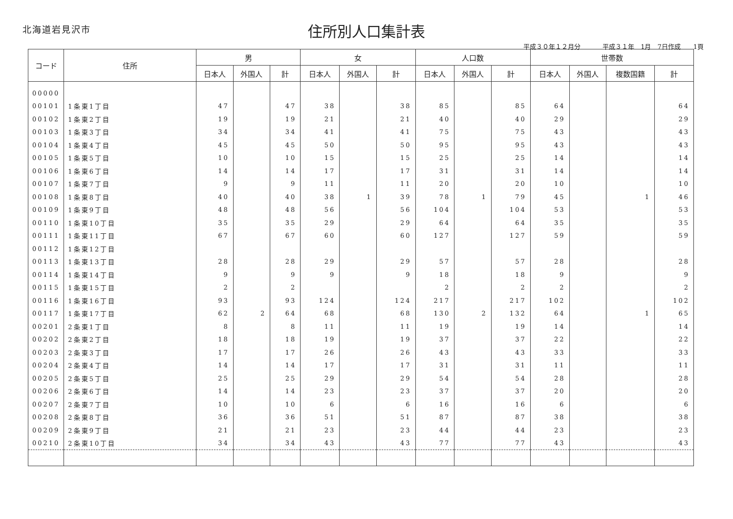北海道岩見沢市
住所別人口集計表
平成３０年１２月分 平成３１年　1月　7日作成　　1頁
| コード | 住所 | 男 | | | 女 | | | 人口数 | | | 世帯数 | | | |
| --- | --- | --- | --- | --- | --- | --- | --- | --- | --- | --- | --- | --- | --- | --- |
| | | 日本人 | 外国人 | 計 | 日本人 | 外国人 | 計 | 日本人 | 外国人 | 計 | 日本人 | 外国人 | 複数国籍 | 計 |
| 00000 | | | | | | | | | | | | | | |
| 00101 | 1条東1丁目 | 47 | | 47 | 38 | | 38 | 85 | | 85 | 64 | | | 64 |
| 00102 | 1条東2丁目 | 19 | | 19 | 21 | | 21 | 40 | | 40 | 29 | | | 29 |
| 00103 | 1条東3丁目 | 34 | | 34 | 41 | | 41 | 75 | | 75 | 43 | | | 43 |
| 00104 | 1条東4丁目 | 45 | | 45 | 50 | | 50 | 95 | | 95 | 43 | | | 43 |
| 00105 | 1条東5丁目 | 10 | | 10 | 15 | | 15 | 25 | | 25 | 14 | | | 14 |
| 00106 | 1条東6丁目 | 14 | | 14 | 17 | | 17 | 31 | | 31 | 14 | | | 14 |
| 00107 | 1条東7丁目 | 9 | | 9 | 11 | | 11 | 20 | | 20 | 10 | | | 10 |
| 00108 | 1条東8丁目 | 40 | | 40 | 38 | 1 | 39 | 78 | 1 | 79 | 45 | | 1 | 46 |
| 00109 | 1条東9丁目 | 48 | | 48 | 56 | | 56 | 104 | | 104 | 53 | | | 53 |
| 00110 | 1条東10丁目 | 35 | | 35 | 29 | | 29 | 64 | | 64 | 35 | | | 35 |
| 00111 | 1条東11丁目 | 67 | | 67 | 60 | | 60 | 127 | | 127 | 59 | | | 59 |
| 00112 | 1条東12丁目 | | | | | | | | | | | | | |
| 00113 | 1条東13丁目 | 28 | | 28 | 29 | | 29 | 57 | | 57 | 28 | | | 28 |
| 00114 | 1条東14丁目 | 9 | | 9 | 9 | | 9 | 18 | | 18 | 9 | | | 9 |
| 00115 | 1条東15丁目 | 2 | | 2 | | | | 2 | | 2 | 2 | | | 2 |
| 00116 | 1条東16丁目 | 93 | | 93 | 124 | | 124 | 217 | | 217 | 102 | | | 102 |
| 00117 | 1条東17丁目 | 62 | 2 | 64 | 68 | | 68 | 130 | 2 | 132 | 64 | | 1 | 65 |
| 00201 | 2条東1丁目 | 8 | | 8 | 11 | | 11 | 19 | | 19 | 14 | | | 14 |
| 00202 | 2条東2丁目 | 18 | | 18 | 19 | | 19 | 37 | | 37 | 22 | | | 22 |
| 00203 | 2条東3丁目 | 17 | | 17 | 26 | | 26 | 43 | | 43 | 33 | | | 33 |
| 00204 | 2条東4丁目 | 14 | | 14 | 17 | | 17 | 31 | | 31 | 11 | | | 11 |
| 00205 | 2条東5丁目 | 25 | | 25 | 29 | | 29 | 54 | | 54 | 28 | | | 28 |
| 00206 | 2条東6丁目 | 14 | | 14 | 23 | | 23 | 37 | | 37 | 20 | | | 20 |
| 00207 | 2条東7丁目 | 10 | | 10 | 6 | | 6 | 16 | | 16 | 6 | | | 6 |
| 00208 | 2条東8丁目 | 36 | | 36 | 51 | | 51 | 87 | | 87 | 38 | | | 38 |
| 00209 | 2条東9丁目 | 21 | | 21 | 23 | | 23 | 44 | | 44 | 23 | | | 23 |
| 00210 | 2条東10丁目 | 34 | | 34 | 43 | | 43 | 77 | | 77 | 43 | | | 43 |